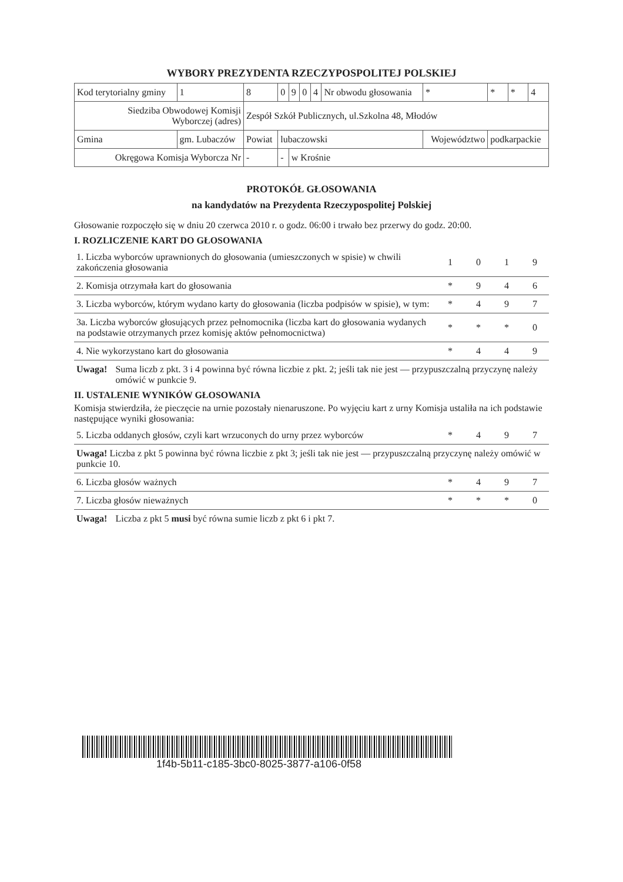WYBORY PREZYDENTA RZECZYPOSPOLITEJ POLSKIEJ
| Kod terytorialny gminy | | 1 | 8 | 0 | 9 | 0 | 4 | Nr obwodu głosowania | * | * | * | 4 |
| Siedziba Obwodowej Komisji Wyborczej (adres) | | | Zespół Szkół Publicznych, ul.Szkolna 48, Młodów | | | | | | | | | |
| Gmina | gm. Lubaczów | | Powiat | lubaczowski | | | | | Województwo | podkarpackie | | |
| Okręgowa Komisja Wyborcza Nr | | | - | - | w Krośnie | | | | | | | |
PROTOKÓŁ GŁOSOWANIA
na kandydatów na Prezydenta Rzeczypospolitej Polskiej
Głosowanie rozpoczęło się w dniu 20 czerwca 2010 r. o godz. 06:00 i trwało bez przerwy do godz. 20:00.
I. ROZLICZENIE KART DO GŁOSOWANIA
| 1. Liczba wyborców uprawnionych do głosowania (umieszczonych w spisie) w chwili zakończenia głosowania | 1 | 0 | 1 | 9 |
| 2. Komisja otrzymała kart do głosowania | * | 9 | 4 | 6 |
| 3. Liczba wyborców, którym wydano karty do głosowania (liczba podpisów w spisie), w tym: | * | 4 | 9 | 7 |
| 3a. Liczba wyborców głosujących przez pełnomocnika (liczba kart do głosowania wydanych na podstawie otrzymanych przez komisję aktów pełnomocnictwa) | * | * | * | 0 |
| 4. Nie wykorzystano kart do głosowania | * | 4 | 4 | 9 |
Uwaga! Suma liczb z pkt. 3 i 4 powinna być równa liczbie z pkt. 2; jeśli tak nie jest — przypuszczalną przyczynę należy omówić w punkcie 9.
II. USTALENIE WYNIKÓW GŁOSOWANIA
Komisja stwierdziła, że pieczęcie na urnie pozostały nienaruszone. Po wyjęciu kart z urny Komisja ustaliła na ich podstawie następujące wyniki głosowania:
| 5. Liczba oddanych głosów, czyli kart wrzuconych do urny przez wyborców | * | 4 | 9 | 7 |
| Uwaga! Liczba z pkt 5 powinna być równa liczbie z pkt 3; jeśli tak nie jest — przypuszczalną przyczynę należy omówić w punkcie 10. | | | | |
| 6. Liczba głosów ważnych | * | 4 | 9 | 7 |
| 7. Liczba głosów nieważnych | * | * | * | 0 |
Uwaga! Liczba z pkt 5 musi być równa sumie liczb z pkt 6 i pkt 7.
1f4b-5b11-c185-3bc0-8025-3877-a106-0f58